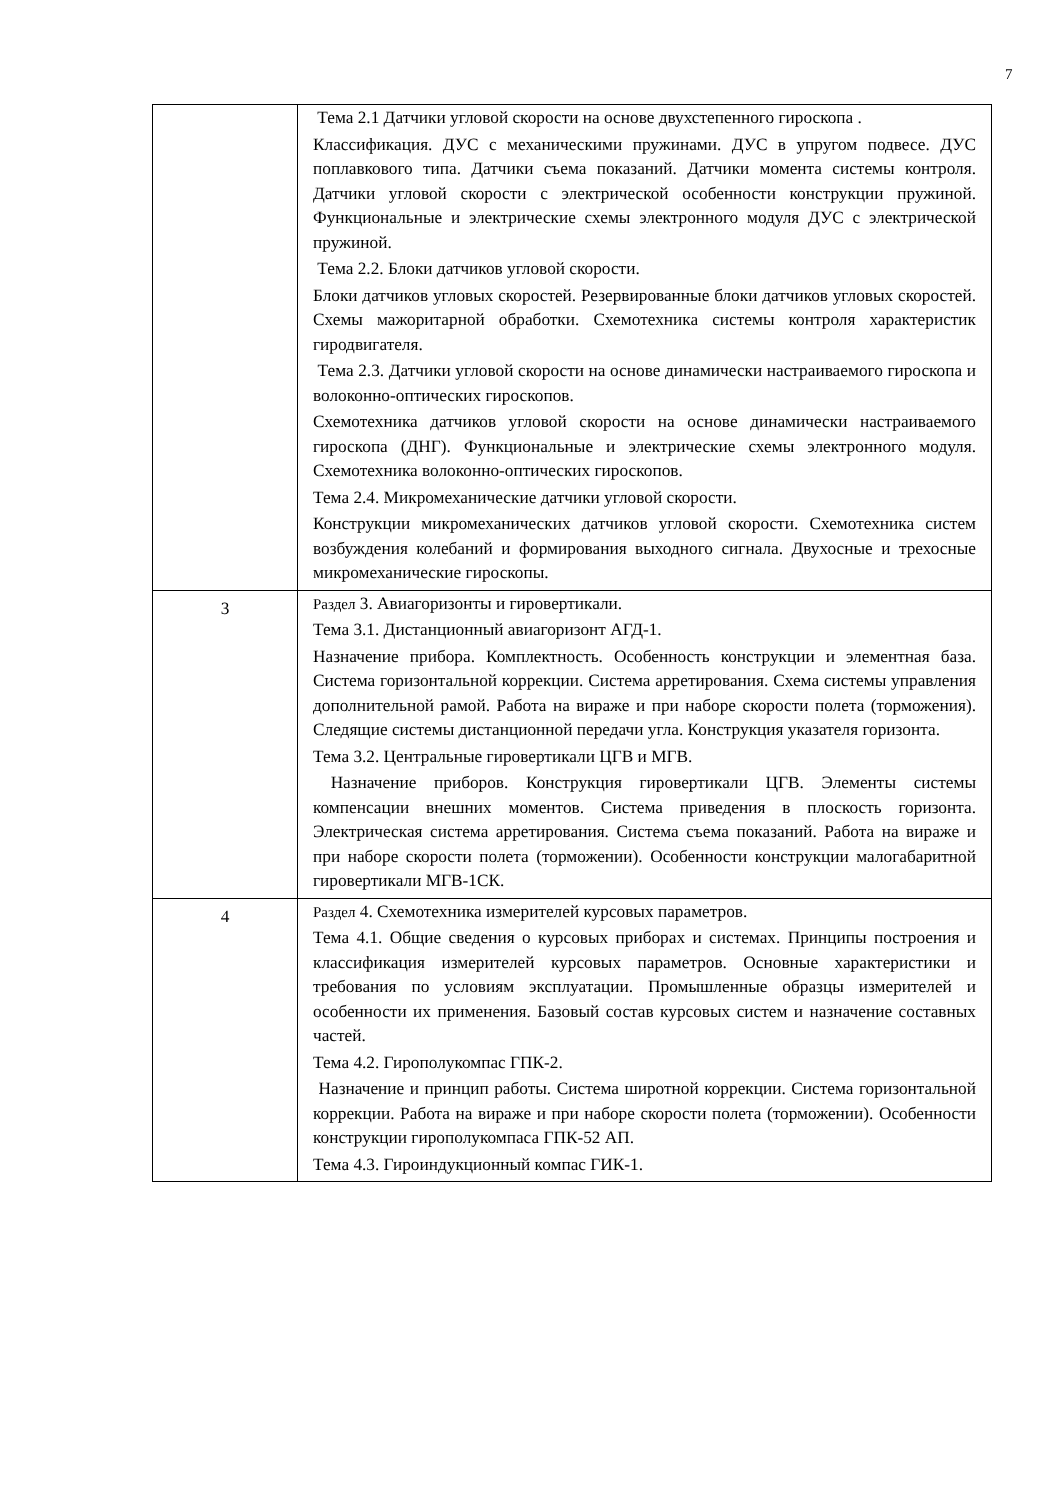7
| | Тема 2.1 Датчики угловой скорости на основе двухстепенного гироскопа . Классификация. ДУС с механическими пружинами. ДУС в упругом подвесе. ДУС поплавкового типа. Датчики съема показаний. Датчики момента системы контроля. Датчики угловой скорости с электрической особенности конструкции пружиной. Функциональные и электрические схемы электронного модуля ДУС с электрической пружиной. Тема 2.2. Блоки датчиков угловой скорости. Блоки датчиков угловых скоростей. Резервированные блоки датчиков угловых скоростей. Схемы мажоритарной обработки. Схемотехника системы контроля характеристик гиродвигателя. Тема 2.3. Датчики угловой скорости на основе динамически настраиваемого гироскопа и волоконно-оптических гироскопов. Схемотехника датчиков угловой скорости на основе динамически настраиваемого гироскопа (ДНГ). Функциональные и электрические схемы электронного модуля. Схемотехника волоконно-оптических гироскопов. Тема 2.4. Микромеханические датчики угловой скорости. Конструкции микромеханических датчиков угловой скорости. Схемотехника систем возбуждения колебаний и формирования выходного сигнала. Двухосные и трехосные микромеханические гироскопы. |
| 3 | Раздел 3. Авиагоризонты и гировертикали. Тема 3.1. Дистанционный авиагоризонт АГД-1. Назначение прибора. Комплектность. Особенность конструкции и элементная база. Система горизонтальной коррекции. Система арретирования. Схема системы управления дополнительной рамой. Работа на вираже и при наборе скорости полета (торможения). Следящие системы дистанционной передачи угла. Конструкция указателя горизонта. Тема 3.2. Центральные гировертикали ЦГВ и МГВ. Назначение приборов. Конструкция гировертикали ЦГВ. Элементы системы компенсации внешних моментов. Система приведения в плоскость горизонта. Электрическая система арретирования. Система съема показаний. Работа на вираже и при наборе скорости полета (торможении). Особенности конструкции малогабаритной гировертикали МГВ-1СК. |
| 4 | Раздел 4. Схемотехника измерителей курсовых параметров. Тема 4.1. Общие сведения о курсовых приборах и системах. Принципы построения и классификация измерителей курсовых параметров. Основные характеристики и требования по условиям эксплуатации. Промышленные образцы измерителей и особенности их применения. Базовый состав курсовых систем и назначение составных частей. Тема 4.2. Гирополукомпас ГПК-2. Назначение и принцип работы. Система широтной коррекции. Система горизонтальной коррекции. Работа на вираже и при наборе скорости полета (торможении). Особенности конструкции гирополукомпаса ГПК-52 АП. Тема 4.3. Гироиндукционный компас ГИК-1. |